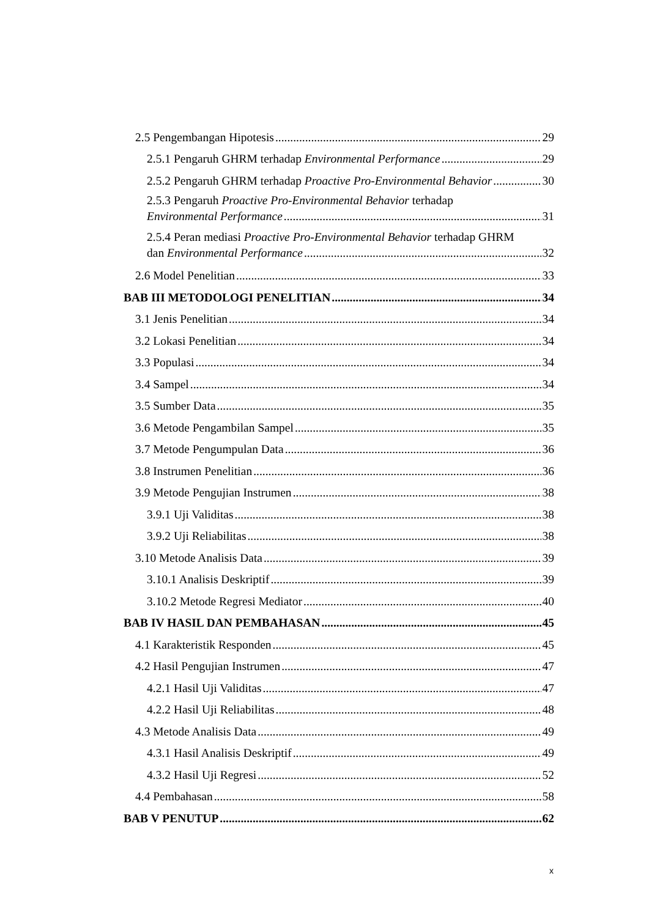2.5 Pengembangan Hipotesis 29
2.5.1 Pengaruh GHRM terhadap Environmental Performance 29
2.5.2 Pengaruh GHRM terhadap Proactive Pro-Environmental Behavior 30
2.5.3 Pengaruh Proactive Pro-Environmental Behavior terhadap
Environmental Performance 31
2.5.4 Peran mediasi Proactive Pro-Environmental Behavior terhadap GHRM
dan Environmental Performance 32
2.6 Model Penelitian 33
BAB III METODOLOGI PENELITIAN 34
3.1 Jenis Penelitian 34
3.2 Lokasi Penelitian 34
3.3 Populasi 34
3.4 Sampel 34
3.5 Sumber Data 35
3.6 Metode Pengambilan Sampel 35
3.7 Metode Pengumpulan Data 36
3.8 Instrumen Penelitian 36
3.9 Metode Pengujian Instrumen 38
3.9.1 Uji Validitas 38
3.9.2 Uji Reliabilitas 38
3.10 Metode Analisis Data 39
3.10.1 Analisis Deskriptif 39
3.10.2 Metode Regresi Mediator 40
BAB IV HASIL DAN PEMBAHASAN 45
4.1 Karakteristik Responden 45
4.2 Hasil Pengujian Instrumen 47
4.2.1 Hasil Uji Validitas 47
4.2.2 Hasil Uji Reliabilitas 48
4.3 Metode Analisis Data 49
4.3.1 Hasil Analisis Deskriptif 49
4.3.2 Hasil Uji Regresi 52
4.4 Pembahasan 58
BAB V PENUTUP 62
x